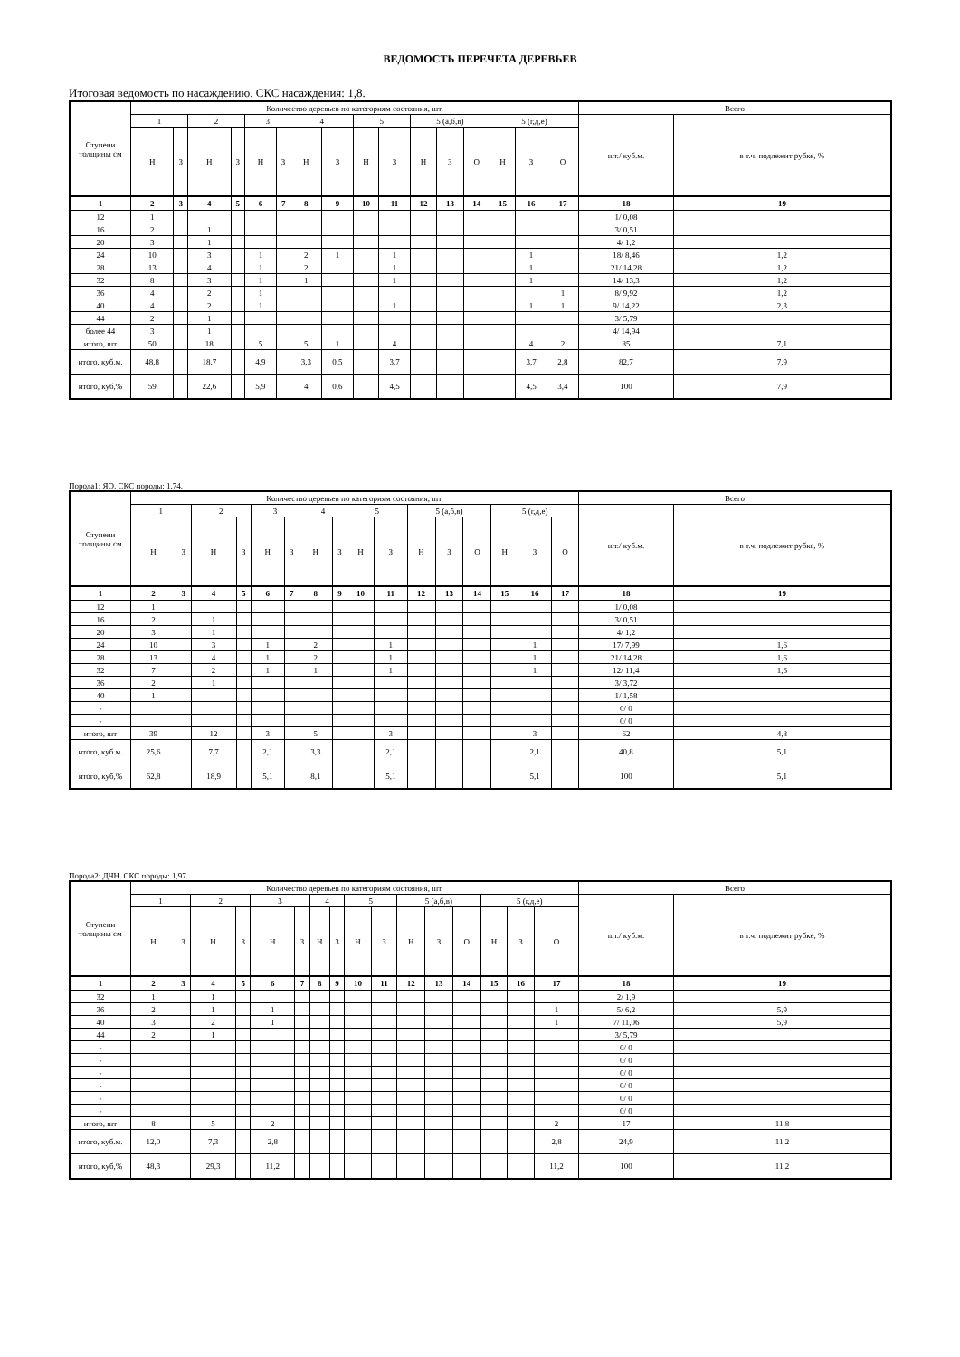ВЕДОМОСТЬ ПЕРЕЧЕТА ДЕРЕВЬЕВ
Итоговая ведомость по насаждению. СКС насаждения: 1,8.
| Ступени толщины см | Количество деревьев по категориям состояния, шт. | | | | | | | | | | | | | | | | Всего | |
| | 1 | | 2 | | 3 | | 4 | | 5 | | 5 (а,б,в) | | | 5 (г,д,е) | | | шт./ куб.м. | в т.ч. подлежит рубке, % |
| | Н | З | Н | З | Н | З | Н | З | Н | З | Н | З | О | Н | З | О | | |
| 1 | 2 | 3 | 4 | 5 | 6 | 7 | 8 | 9 | 10 | 11 | 12 | 13 | 14 | 15 | 16 | 17 | 18 | 19 |
| 12 | 1 | | | | | | | | | | | | | | | | 1/ 0,08 | |
| 16 | 2 | | 1 | | | | | | | | | | | | | | 3/ 0,51 | |
| 20 | 3 | | 1 | | | | | | | | | | | | | | 4/ 1,2 | |
| 24 | 10 | | 3 | | 1 | | 2 | 1 | | 1 | | | | | 1 | | 18/ 8,46 | 1,2 |
| 28 | 13 | | 4 | | 1 | | 2 | | | 1 | | | | | 1 | | 21/ 14,28 | 1,2 |
| 32 | 8 | | 3 | | 1 | | 1 | | | 1 | | | | | 1 | | 14/ 13,3 | 1,2 |
| 36 | 4 | | 2 | | 1 | | | | | | | | | | | 1 | 8/ 9,92 | 1,2 |
| 40 | 4 | | 2 | | 1 | | | | | 1 | | | | | 1 | 1 | 9/ 14,22 | 2,3 |
| 44 | 2 | | 1 | | | | | | | | | | | | | | 3/ 5,79 | |
| более 44 | 3 | | 1 | | | | | | | | | | | | | | 4/ 14,94 | |
| итого, шт | 50 | | 18 | | 5 | | 5 | 1 | | 4 | | | | | 4 | 2 | 85 | 7,1 |
| итого, куб.м. | 48,8 | | 18,7 | | 4,9 | | 3,3 | 0,5 | | 3,7 | | | | | 3,7 | 2,8 | 82,7 | 7,9 |
| итого, куб,% | 59 | | 22,6 | | 5,9 | | 4 | 0,6 | | 4,5 | | | | | 4,5 | 3,4 | 100 | 7,9 |
Порода1: ЯО. СКС породы: 1,74.
| Ступени толщины см | Количество деревьев по категориям состояния, шт. | | | | | | | | | | | | | | | | Всего | |
| | 1 | | 2 | | 3 | | 4 | | 5 | | 5 (а,б,в) | | | 5 (г,д,е) | | | шт./ куб.м. | в т.ч. подлежит рубке, % |
| | Н | З | Н | З | Н | З | Н | З | Н | З | Н | З | О | Н | З | О | | |
| 1 | 2 | 3 | 4 | 5 | 6 | 7 | 8 | 9 | 10 | 11 | 12 | 13 | 14 | 15 | 16 | 17 | 18 | 19 |
| 12 | 1 | | | | | | | | | | | | | | | | 1/ 0,08 | |
| 16 | 2 | | 1 | | | | | | | | | | | | | | 3/ 0,51 | |
| 20 | 3 | | 1 | | | | | | | | | | | | | | 4/ 1,2 | |
| 24 | 10 | | 3 | | 1 | | 2 | | | 1 | | | | | 1 | | 17/ 7,99 | 1,6 |
| 28 | 13 | | 4 | | 1 | | 2 | | | 1 | | | | | 1 | | 21/ 14,28 | 1,6 |
| 32 | 7 | | 2 | | 1 | | 1 | | | 1 | | | | | 1 | | 12/ 11,4 | 1,6 |
| 36 | 2 | | 1 | | | | | | | | | | | | | | 3/ 3,72 | |
| 40 | 1 | | | | | | | | | | | | | | | | 1/ 1,58 | |
| - | | | | | | | | | | | | | | | | | 0/ 0 | |
| - | | | | | | | | | | | | | | | | | 0/ 0 | |
| итого, шт | 39 | | 12 | | 3 | | 5 | | | 3 | | | | | 3 | | 62 | 4,8 |
| итого, куб.м. | 25,6 | | 7,7 | | 2,1 | | 3,3 | | | 2,1 | | | | | 2,1 | | 40,8 | 5,1 |
| итого, куб,% | 62,8 | | 18,9 | | 5,1 | | 8,1 | | | 5,1 | | | | | 5,1 | | 100 | 5,1 |
Порода2: ДЧН. СКС породы: 1,97.
| Ступени толщины см | Количество деревьев по категориям состояния, шт. | | | | | | | | | | | | | | | | Всего | |
| | 1 | | 2 | | 3 | | 4 | | 5 | | 5 (а,б,в) | | | 5 (г,д,е) | | | шт./ куб.м. | в т.ч. подлежит рубке, % |
| | Н | З | Н | З | Н | З | Н | З | Н | З | Н | З | О | Н | З | О | | |
| 1 | 2 | 3 | 4 | 5 | 6 | 7 | 8 | 9 | 10 | 11 | 12 | 13 | 14 | 15 | 16 | 17 | 18 | 19 |
| 32 | 1 | | 1 | | | | | | | | | | | | | | 2/ 1,9 | |
| 36 | 2 | | 1 | | 1 | | | | | | | | | | | 1 | 5/ 6,2 | 5,9 |
| 40 | 3 | | 2 | | 1 | | | | | | | | | | | 1 | 7/ 11,06 | 5,9 |
| 44 | 2 | | 1 | | | | | | | | | | | | | | 3/ 5,79 | |
| - | | | | | | | | | | | | | | | | | 0/ 0 | |
| - | | | | | | | | | | | | | | | | | 0/ 0 | |
| - | | | | | | | | | | | | | | | | | 0/ 0 | |
| - | | | | | | | | | | | | | | | | | 0/ 0 | |
| - | | | | | | | | | | | | | | | | | 0/ 0 | |
| - | | | | | | | | | | | | | | | | | 0/ 0 | |
| итого, шт | 8 | | 5 | | 2 | | | | | | | | | | | 2 | 17 | 11,8 |
| итого, куб.м. | 12,0 | | 7,3 | | 2,8 | | | | | | | | | | | 2,8 | 24,9 | 11,2 |
| итого, куб,% | 48,3 | | 29,3 | | 11,2 | | | | | | | | | | | 11,2 | 100 | 11,2 |